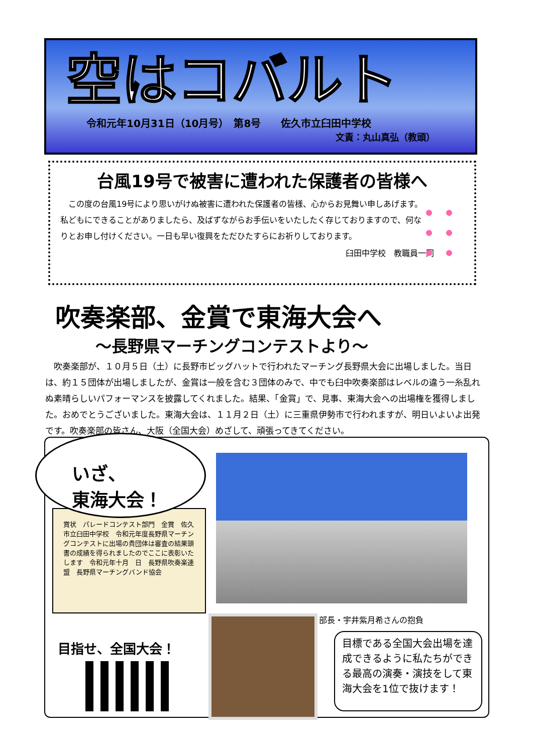空はコバルト
令和元年10月31日（10月号）　第8号　　佐久市立臼田中学校
文責：丸山真弘（教頭）
台風19号で被害に遭われた保護者の皆様へ
　この度の台風19号により思いがけぬ被害に遭われた保護者の皆様、心からお見舞い申しあげます。私どもにできることがありましたら、及ばずながらお手伝いをいたしたく存じておりますので、何なりとお申し付けください。一日も早い復興をただひたすらにお祈りしております。
臼田中学校　教職員一同
吹奏楽部、金賞で東海大会へ
～長野県マーチングコンテストより～
　吹奏楽部が、１０月５日（土）に長野市ビッグハットで行われたマーチング長野県大会に出場しました。当日は、約１５団体が出場しましたが、金賞は一般を含む３団体のみで、中でも臼中吹奏楽部はレベルの違う一糸乱れぬ素晴らしいパフォーマンスを披露してくれました。結果、「金賞」で、見事、東海大会への出場権を獲得しました。おめでとうございました。東海大会は、１１月２日（土）に三重県伊勢市で行われますが、明日いよいよ出発です。吹奏楽部の皆さん、大阪（全国大会）めざして、頑張ってきてください。
賞状　パレードコンテスト部門　金賞　佐久市立臼田中学校　令和元年度長野県マーチングコンテストに出場の貴団体は審査の結果頭書の成績を得られましたのでここに表彰いたします　令和元年十月　日　長野県吹奏楽連盟　長野県マーチングバンド協会
いざ、
東海大会！
部長・宇井紫月希さんの抱負
目標である全国大会出場を達成できるように私たちができる最高の演奏・演技をして東海大会を1位で抜けます！
目指せ、全国大会！